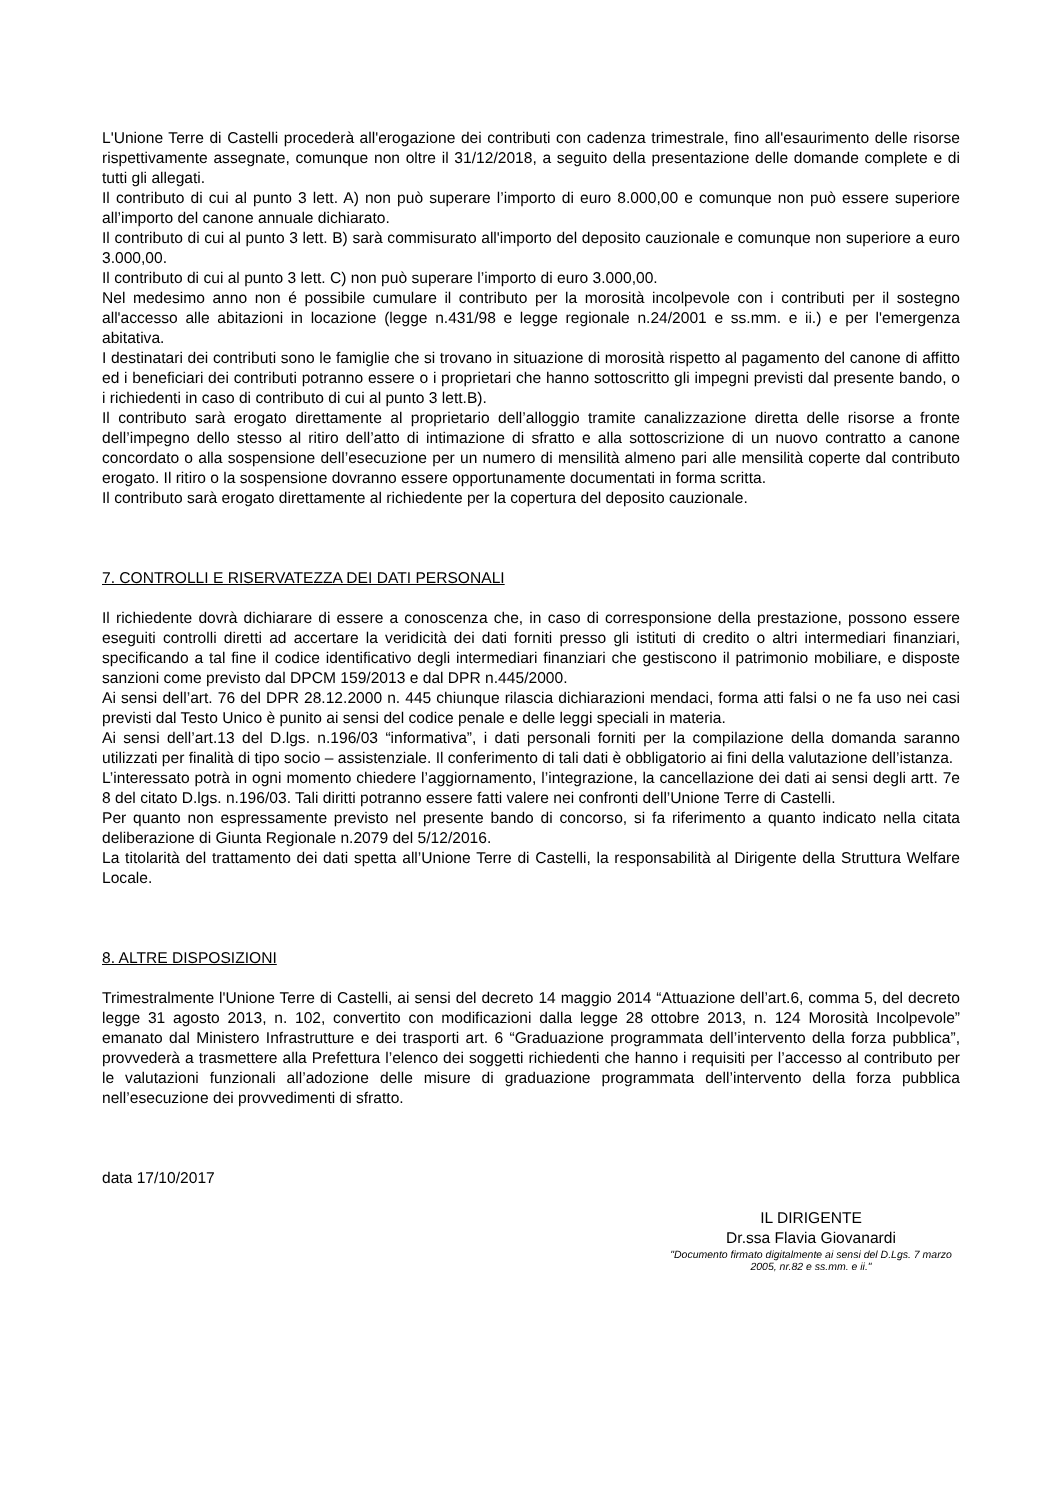L'Unione Terre di Castelli procederà all'erogazione dei contributi con cadenza trimestrale, fino all'esaurimento delle risorse rispettivamente assegnate, comunque non oltre il 31/12/2018, a seguito della presentazione delle domande complete e di tutti gli allegati.
Il contributo di cui al punto 3 lett. A) non può superare l’importo di euro 8.000,00 e comunque non può essere superiore all’importo del canone annuale dichiarato.
Il contributo di cui al punto 3 lett. B) sarà commisurato all'importo del deposito cauzionale e comunque non superiore a euro 3.000,00.
Il contributo di cui al punto 3 lett. C) non può superare l’importo di euro 3.000,00.
Nel medesimo anno non é possibile cumulare il contributo per la morosità incolpevole con i contributi per il sostegno all'accesso alle abitazioni in locazione (legge n.431/98 e legge regionale n.24/2001 e ss.mm. e ii.) e per l'emergenza abitativa.
I destinatari dei contributi sono le famiglie che si trovano in situazione di morosità rispetto al pagamento del canone di affitto ed i beneficiari dei contributi potranno essere o i proprietari che hanno sottoscritto gli impegni previsti dal presente bando, o i richiedenti in caso di contributo di cui al punto 3 lett.B).
Il contributo sarà erogato direttamente al proprietario dell’alloggio tramite canalizzazione diretta delle risorse a fronte dell’impegno dello stesso al ritiro dell’atto di intimazione di sfratto e alla sottoscrizione di un nuovo contratto a canone concordato o alla sospensione dell’esecuzione per un numero di mensilità almeno pari alle mensilità coperte dal contributo erogato. Il ritiro o la sospensione dovranno essere opportunamente documentati in forma scritta.
Il contributo sarà erogato direttamente al richiedente per la copertura del deposito cauzionale.
7. CONTROLLI E RISERVATEZZA DEI DATI PERSONALI
Il richiedente dovrà dichiarare di essere a conoscenza che, in caso di corresponsione della prestazione, possono essere eseguiti controlli diretti ad accertare la veridicità dei dati forniti presso gli istituti di credito o altri intermediari finanziari, specificando a tal fine il codice identificativo degli intermediari finanziari che gestiscono il patrimonio mobiliare, e disposte sanzioni come previsto dal DPCM 159/2013 e dal DPR n.445/2000.
Ai sensi dell’art. 76 del DPR 28.12.2000 n. 445 chiunque rilascia dichiarazioni mendaci, forma atti falsi o ne fa uso nei casi previsti dal Testo Unico è punito ai sensi del codice penale e delle leggi speciali in materia.
Ai sensi dell’art.13 del D.lgs. n.196/03 “informativa”, i dati personali forniti per la compilazione della domanda saranno utilizzati per finalità di tipo socio – assistenziale. Il conferimento di tali dati è obbligatorio ai fini della valutazione dell’istanza.
L’interessato potrà in ogni momento chiedere l’aggiornamento, l’integrazione, la cancellazione dei dati ai sensi degli artt. 7e 8 del citato D.lgs. n.196/03. Tali diritti potranno essere fatti valere nei confronti dell’Unione Terre di Castelli.
Per quanto non espressamente previsto nel presente bando di concorso, si fa riferimento a quanto indicato nella citata deliberazione di Giunta Regionale n.2079 del 5/12/2016.
La titolarità del trattamento dei dati spetta all’Unione Terre di Castelli, la responsabilità al Dirigente della Struttura Welfare Locale.
8. ALTRE DISPOSIZIONI
Trimestralmente l'Unione Terre di Castelli, ai sensi del decreto 14 maggio 2014 “Attuazione dell’art.6, comma 5, del decreto legge 31 agosto 2013, n. 102, convertito con modificazioni dalla legge 28 ottobre 2013, n. 124 Morosità Incolpevole” emanato dal Ministero Infrastrutture e dei trasporti art. 6 “Graduazione programmata dell’intervento della forza pubblica”, provvederà a trasmettere alla Prefettura l’elenco dei soggetti richiedenti che hanno i requisiti per l’accesso al contributo per le valutazioni funzionali all’adozione delle misure di graduazione programmata dell’intervento della forza pubblica nell’esecuzione dei provvedimenti di sfratto.
data 17/10/2017
IL DIRIGENTE
Dr.ssa Flavia Giovanardi
"Documento firmato digitalmente ai sensi del D.Lgs. 7 marzo 2005, nr.82 e ss.mm. e ii."